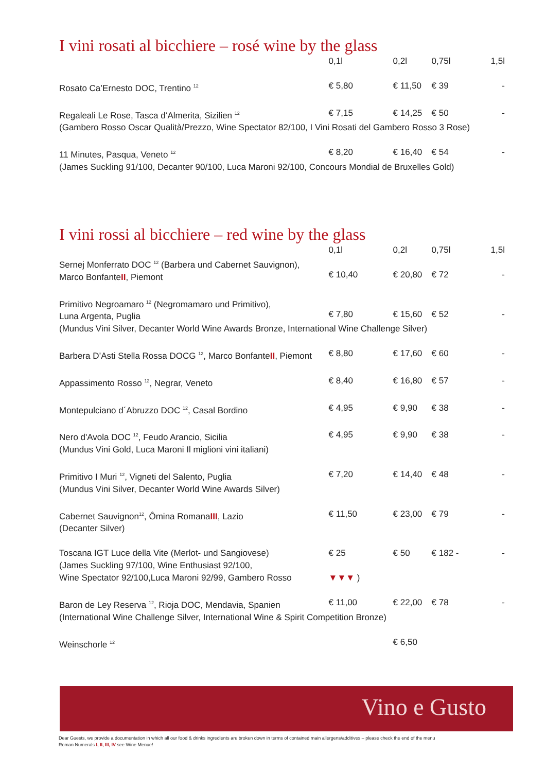I vini rosati al bicchiere – rosé wine by the glass
| | 0,1l | 0,2l | 0,75l | 1,5l |
| --- | --- | --- | --- | --- |
| Rosato Ca’Ernesto DOC, Trentino <sup>12</sup> | € 5,80 | € 11,50 | € 39 | - |
| Regaleali Le Rose, Tasca d‘Almerita, Sizilien <sup>12</sup> | € 7,15 | € 14,25 | € 50 | - |
| (Gambero Rosso Oscar Qualità/Prezzo, Wine Spectator 82/100, I Vini Rosati del Gambero Rosso 3 Rose) | | | | |
| 11 Minutes, Pasqua, Veneto <sup>12</sup> | € 8,20 | € 16,40 | € 54 | - |
| (James Suckling 91/100, Decanter 90/100, Luca Maroni 92/100, Concours Mondial de Bruxelles Gold) | | | | |
I vini rossi al bicchiere – red wine by the glass
| | 0,1l | 0,2l | 0,75l | 1,5l |
| --- | --- | --- | --- | --- |
| Sernej Monferrato DOC <sup>12</sup> (Barbera und Cabernet Sauvignon), Marco Bonfante II , Piemont | € 10,40 | € 20,80 | € 72 | - |
| Primitivo Negroamaro <sup>12</sup> (Negromamaro und Primitivo), Luna Argenta, Puglia | € 7,80 | € 15,60 | € 52 | - |
| (Mundus Vini Silver, Decanter World Wine Awards Bronze, International Wine Challenge Silver) | | | | |
| Barbera D’Asti Stella Rossa DOCG <sup>12</sup>, Marco Bonfante II , Piemont | € 8,80 | € 17,60 | € 60 | - |
| Appassimento Rosso <sup>12</sup>, Negrar, Veneto | € 8,40 | € 16,80 | € 57 | - |
| Montepulciano d´Abruzzo DOC <sup>12</sup>, Casal Bordino | € 4,95 | € 9,90 | € 38 | - |
| Nero d'Avola DOC <sup>12</sup>, Feudo Arancio, Sicilia (Mundus Vini Gold, Luca Maroni Il miglioni vini italiani) | € 4,95 | € 9,90 | € 38 | - |
| Primitivo I Muri <sup>12</sup>, Vigneti del Salento, Puglia (Mundus Vini Silver, Decanter World Wine Awards Silver) | € 7,20 | € 14,40 | € 48 | - |
| Cabernet Sauvignon<sup>12</sup>, Ômina Romana III , Lazio (Decanter Silver) | € 11,50 | € 23,00 | € 79 | - |
| Toscana IGT Luce della Vite (Merlot- und Sangiovese) (James Suckling 97/100, Wine Enthusiast 92/100, Wine Spectator 92/100,Luca Maroni 92/99, Gambero Rosso | € 25 ▼▼▼ ) | € 50 | € 182 - | - |
| Baron de Ley Reserva <sup>12</sup>, Rioja DOC, Mendavia, Spanien | € 11,00 | € 22,00 | € 78 | - |
| (International Wine Challenge Silver, International Wine & Spirit Competition Bronze) | | | | |
| Weinschorle <sup>12</sup> | | € 6,50 | | |
Vino e Gusto
Dear Guests, we provide a documentation in which all our food & drinks ingredients are broken down in terms of contained main allergens/additives – please check the end of the menu
Roman Numerals I, II, III, IV see Wine Menue!